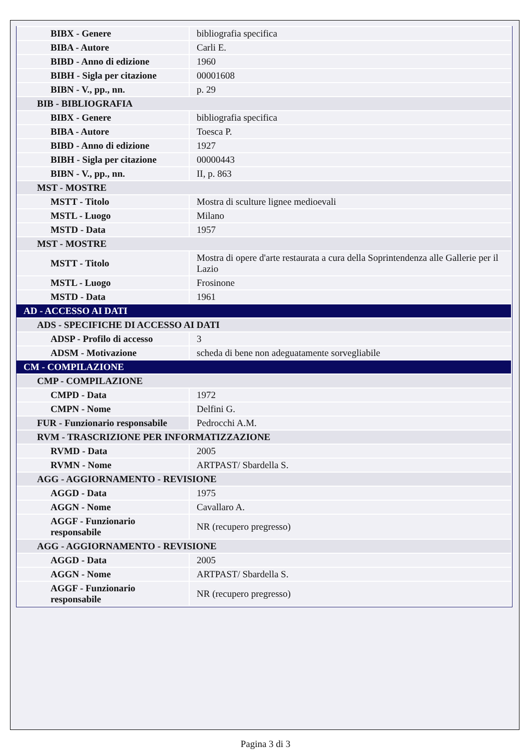| BIBX - Genere | bibliografia specifica |
| BIBA - Autore | Carli E. |
| BIBD - Anno di edizione | 1960 |
| BIBH - Sigla per citazione | 00001608 |
| BIBN - V., pp., nn. | p. 29 |
| BIB - BIBLIOGRAFIA | |
| BIBX - Genere | bibliografia specifica |
| BIBA - Autore | Toesca P. |
| BIBD - Anno di edizione | 1927 |
| BIBH - Sigla per citazione | 00000443 |
| BIBN - V., pp., nn. | II, p. 863 |
| MST - MOSTRE | |
| MSTT - Titolo | Mostra di sculture lignee medioevali |
| MSTL - Luogo | Milano |
| MSTD - Data | 1957 |
| MST - MOSTRE | |
| MSTT - Titolo | Mostra di opere d'arte restaurata a cura della Soprintendenza alle Gallerie per il Lazio |
| MSTL - Luogo | Frosinone |
| MSTD - Data | 1961 |
| AD - ACCESSO AI DATI | |
| ADS - SPECIFICHE DI ACCESSO AI DATI | |
| ADSP - Profilo di accesso | 3 |
| ADSM - Motivazione | scheda di bene non adeguatamente sorvegliabile |
| CM - COMPILAZIONE | |
| CMP - COMPILAZIONE | |
| CMPD - Data | 1972 |
| CMPN - Nome | Delfini G. |
| FUR - Funzionario responsabile | Pedrocchi A.M. |
| RVM - TRASCRIZIONE PER INFORMATIZZAZIONE | |
| RVMD - Data | 2005 |
| RVMN - Nome | ARTPAST/ Sbardella S. |
| AGG - AGGIORNAMENTO - REVISIONE | |
| AGGD - Data | 1975 |
| AGGN - Nome | Cavallaro A. |
| AGGF - Funzionario responsabile | NR (recupero pregresso) |
| AGG - AGGIORNAMENTO - REVISIONE | |
| AGGD - Data | 2005 |
| AGGN - Nome | ARTPAST/ Sbardella S. |
| AGGF - Funzionario responsabile | NR (recupero pregresso) |
Pagina 3 di 3